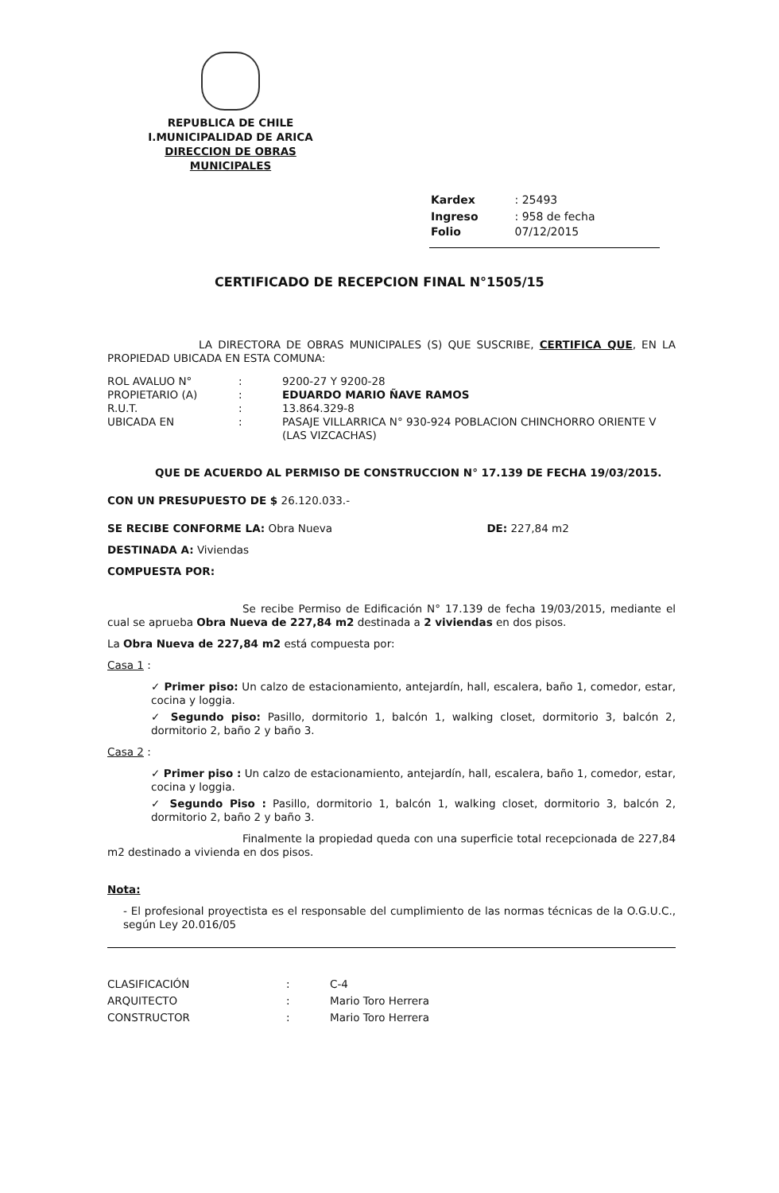REPUBLICA DE CHILE
I.MUNICIPALIDAD DE ARICA
DIRECCION DE OBRAS MUNICIPALES
| Kardex | : 25493 |
| Ingreso Folio | : 958 de fecha 07/12/2015 |
CERTIFICADO DE RECEPCION FINAL N°1505/15
LA DIRECTORA DE OBRAS MUNICIPALES (S) QUE SUSCRIBE, CERTIFICA QUE, EN LA PROPIEDAD UBICADA EN ESTA COMUNA:
| ROL AVALUO N° | : | 9200-27 Y 9200-28 |
| PROPIETARIO (A) | : | EDUARDO MARIO ÑAVE RAMOS |
| R.U.T. | : | 13.864.329-8 |
| UBICADA EN | : | PASAJE VILLARRICA N° 930-924 POBLACION CHINCHORRO ORIENTE V (LAS VIZCACHAS) |
QUE DE ACUERDO AL PERMISO DE CONSTRUCCION N° 17.139 DE FECHA 19/03/2015.
CON UN PRESUPUESTO DE $ 26.120.033.-
SE RECIBE CONFORME LA: Obra Nueva DE: 227,84 m2
DESTINADA A: Viviendas
COMPUESTA POR:
Se recibe Permiso de Edificación N° 17.139 de fecha 19/03/2015, mediante el cual se aprueba Obra Nueva de 227,84 m2 destinada a 2 viviendas en dos pisos.
La Obra Nueva de 227,84 m2 está compuesta por:
Casa 1 :
✓ Primer piso: Un calzo de estacionamiento, antejardín, hall, escalera, baño 1, comedor, estar, cocina y loggia.
✓ Segundo piso: Pasillo, dormitorio 1, balcón 1, walking closet, dormitorio 3, balcón 2, dormitorio 2, baño 2 y baño 3.
Casa 2 :
✓ Primer piso : Un calzo de estacionamiento, antejardín, hall, escalera, baño 1, comedor, estar, cocina y loggia.
✓ Segundo Piso : Pasillo, dormitorio 1, balcón 1, walking closet, dormitorio 3, balcón 2, dormitorio 2, baño 2 y baño 3.
Finalmente la propiedad queda con una superficie total recepcionada de 227,84 m2 destinado a vivienda en dos pisos.
Nota:
- El profesional proyectista es el responsable del cumplimiento de las normas técnicas de la O.G.U.C., según Ley 20.016/05
| CLASIFICACIÓN | : | C-4 |
| ARQUITECTO | : | Mario Toro Herrera |
| CONSTRUCTOR | : | Mario Toro Herrera |